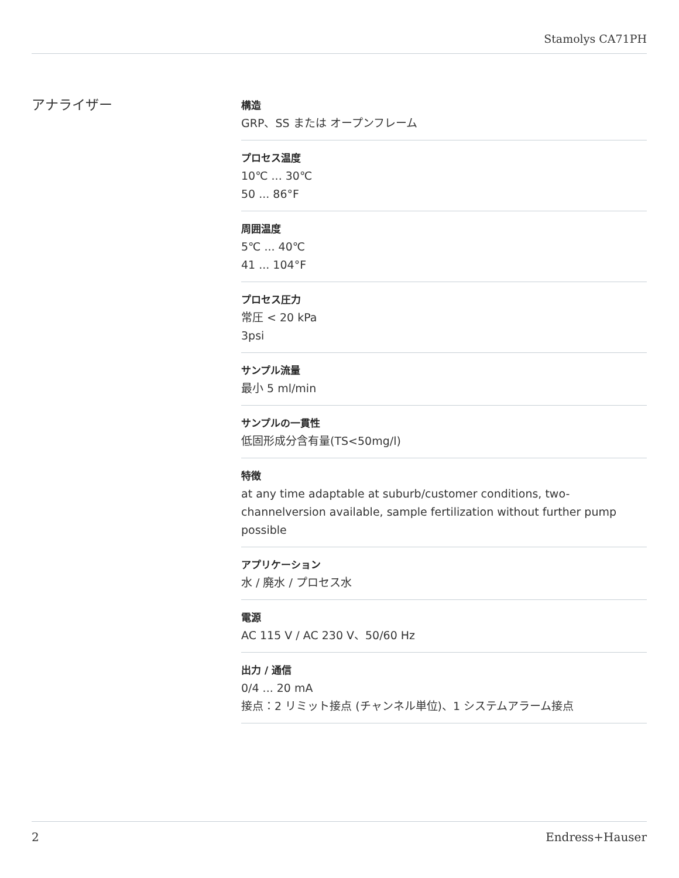Stamolys CA71PH
アナライザー
構造
GRP、SS または オープンフレーム
プロセス温度
10℃ ... 30℃
50 ... 86°F
周囲温度
5℃ ... 40℃
41 ... 104°F
プロセス圧力
常圧 < 20 kPa
3psi
サンプル流量
最小 5 ml/min
サンプルの一貫性
低固形成分含有量(TS<50mg/l)
特徴
at any time adaptable at suburb/customer conditions, two-channelversion available, sample fertilization without further pump possible
アプリケーション
水 / 廃水 / プロセス水
電源
AC 115 V / AC 230 V、50/60 Hz
出力 / 通信
0/4 ... 20 mA
接点：2 リミット接点 (チャンネル単位)、1 システムアラーム接点
2 Endress+Hauser